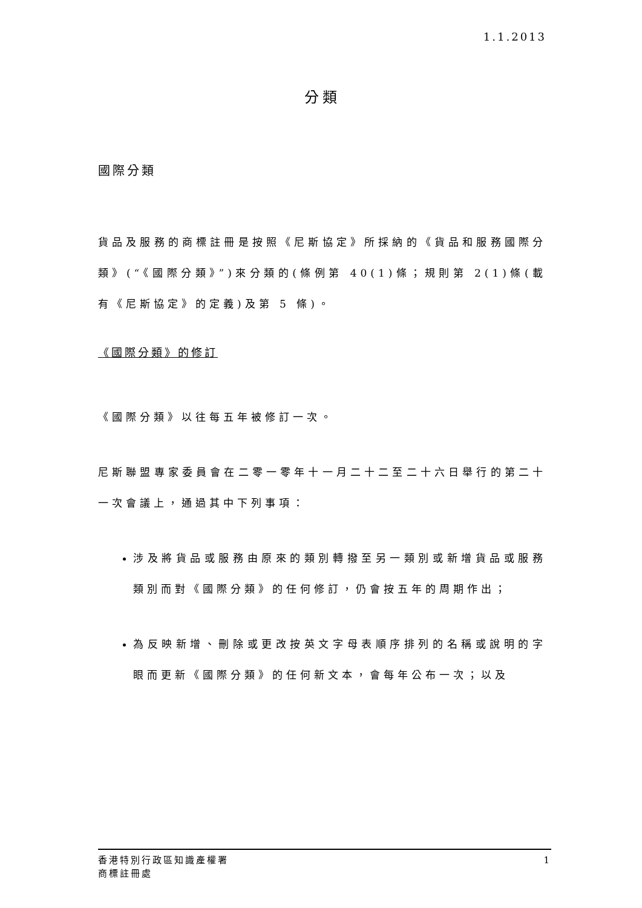1.1.2013
分類
國際分類
貨品及服務的商標註冊是按照《尼斯協定》所採納的《貨品和服務國際分類》(“《國際分類》”)來分類的(條例第 40(1)條；規則第 2(1)條(載有《尼斯協定》的定義)及第 5 條)。
《國際分類》的修訂
《國際分類》以往每五年被修訂一次。
尼斯聯盟專家委員會在二零一零年十一月二十二至二十六日舉行的第二十一次會議上，通過其中下列事項：
涉及將貨品或服務由原來的類別轉撥至另一類別或新增貨品或服務類別而對《國際分類》的任何修訂，仍會按五年的周期作出；
為反映新增、刪除或更改按英文字母表順序排列的名稱或說明的字眼而更新《國際分類》的任何新文本，會每年公布一次；以及
香港特別行政區知識產權署
商標註冊處
1